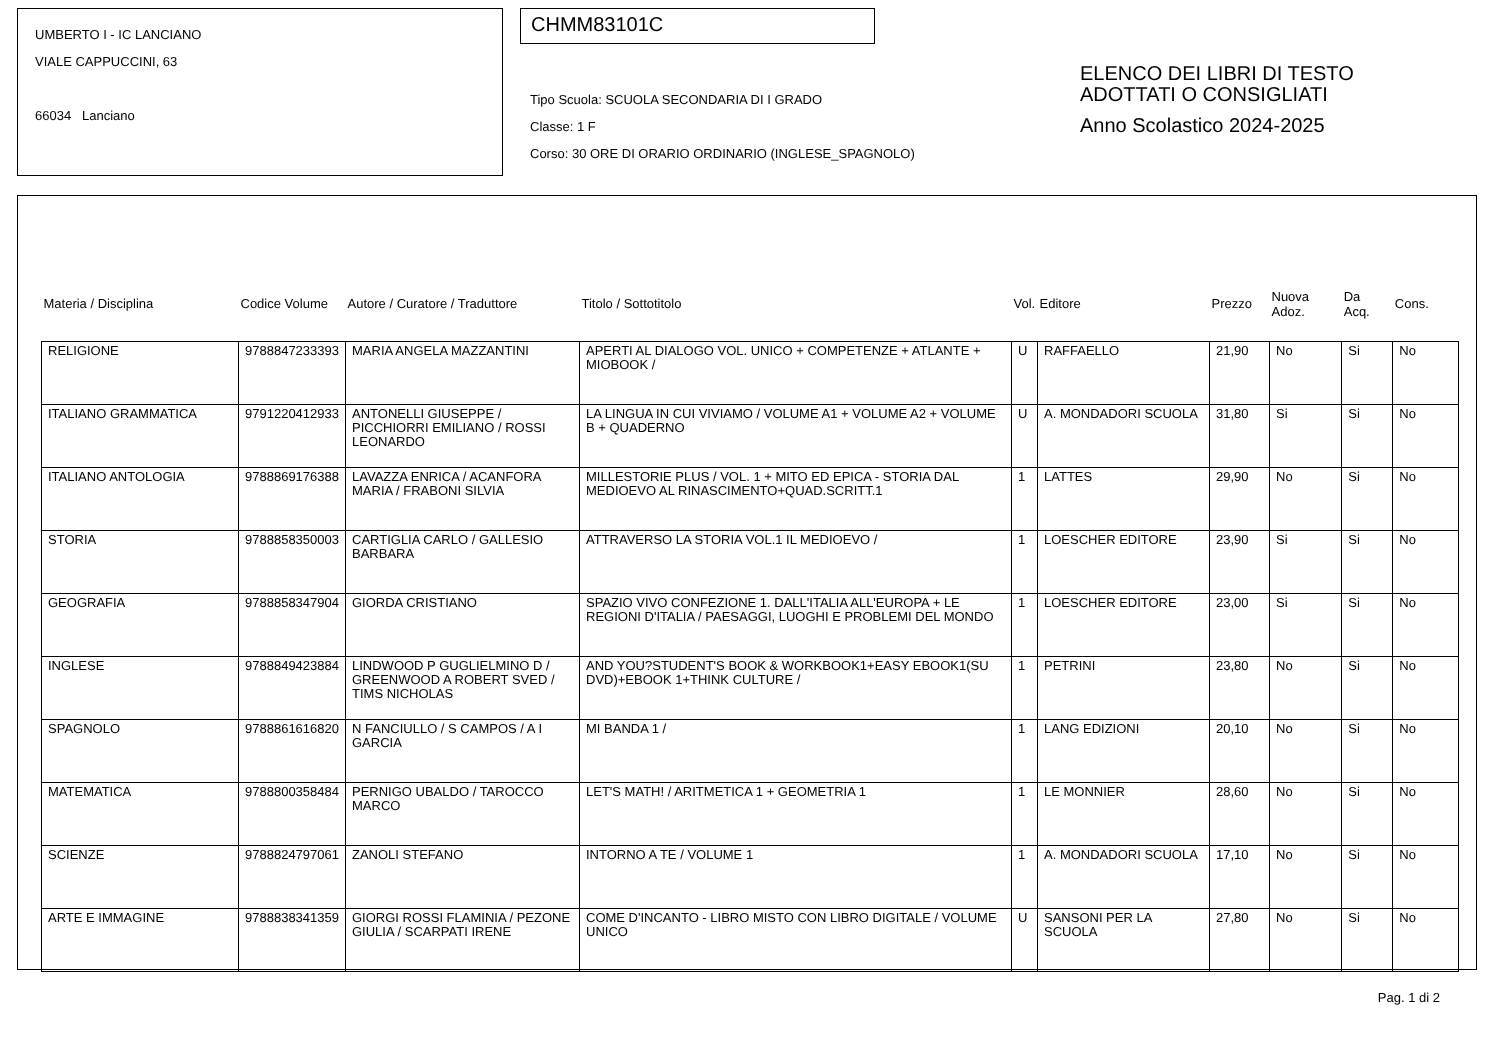UMBERTO I - IC LANCIANO
VIALE CAPPUCCINI, 63
66034 Lanciano
CHMM83101C
Tipo Scuola: SCUOLA SECONDARIA DI I GRADO
Classe: 1 F
Corso: 30 ORE DI ORARIO ORDINARIO (INGLESE_SPAGNOLO)
ELENCO DEI LIBRI DI TESTO
ADOTTATI O CONSIGLIATI
Anno Scolastico 2024-2025
| Materia / Disciplina | Codice Volume | Autore / Curatore / Traduttore | Titolo / Sottotitolo | Vol. | Editore | Prezzo | Nuova Adoz. | Da Acq. | Cons. |
| --- | --- | --- | --- | --- | --- | --- | --- | --- | --- |
| RELIGIONE | 9788847233393 | MARIA ANGELA MAZZANTINI | APERTI AL DIALOGO VOL. UNICO + COMPETENZE + ATLANTE + MIOBOOK / | U | RAFFAELLO | 21,90 | No | Si | No |
| ITALIANO GRAMMATICA | 9791220412933 | ANTONELLI GIUSEPPE / PICCHIORRI EMILIANO / ROSSI LEONARDO | LA LINGUA IN CUI VIVIAMO / VOLUME A1 + VOLUME A2 + VOLUME B + QUADERNO | U | A. MONDADORI SCUOLA | 31,80 | Si | Si | No |
| ITALIANO ANTOLOGIA | 9788869176388 | LAVAZZA ENRICA / ACANFORA MARIA / FRABONI SILVIA | MILLESTORIE PLUS / VOL. 1 + MITO ED EPICA - STORIA DAL MEDIOEVO AL RINASCIMENTO+QUAD.SCRITT.1 | 1 | LATTES | 29,90 | No | Si | No |
| STORIA | 9788858350003 | CARTIGLIA CARLO / GALLESIO BARBARA | ATTRAVERSO LA STORIA VOL.1 IL MEDIOEVO / | 1 | LOESCHER EDITORE | 23,90 | Si | Si | No |
| GEOGRAFIA | 9788858347904 | GIORDA CRISTIANO | SPAZIO VIVO CONFEZIONE 1. DALL'ITALIA ALL'EUROPA + LE REGIONI D'ITALIA / PAESAGGI, LUOGHI E PROBLEMI DEL MONDO | 1 | LOESCHER EDITORE | 23,00 | Si | Si | No |
| INGLESE | 9788849423884 | LINDWOOD P GUGLIELMINO D / GREENWOOD A ROBERT SVED / TIMS NICHOLAS | AND YOU?STUDENT'S BOOK & WORKBOOK1+EASY EBOOK1(SU DVD)+EBOOK 1+THINK CULTURE / | 1 | PETRINI | 23,80 | No | Si | No |
| SPAGNOLO | 9788861616820 | N FANCIULLO / S CAMPOS / A I GARCIA | MI BANDA 1 / | 1 | LANG EDIZIONI | 20,10 | No | Si | No |
| MATEMATICA | 9788800358484 | PERNIGO UBALDO / TAROCCO MARCO | LET'S MATH! / ARITMETICA 1 + GEOMETRIA 1 | 1 | LE MONNIER | 28,60 | No | Si | No |
| SCIENZE | 9788824797061 | ZANOLI STEFANO | INTORNO A TE / VOLUME 1 | 1 | A. MONDADORI SCUOLA | 17,10 | No | Si | No |
| ARTE E IMMAGINE | 9788838341359 | GIORGI ROSSI FLAMINIA / PEZONE GIULIA / SCARPATI IRENE | COME D'INCANTO - LIBRO MISTO CON LIBRO DIGITALE / VOLUME UNICO | U | SANSONI PER LA SCUOLA | 27,80 | No | Si | No |
Pag. 1 di 2